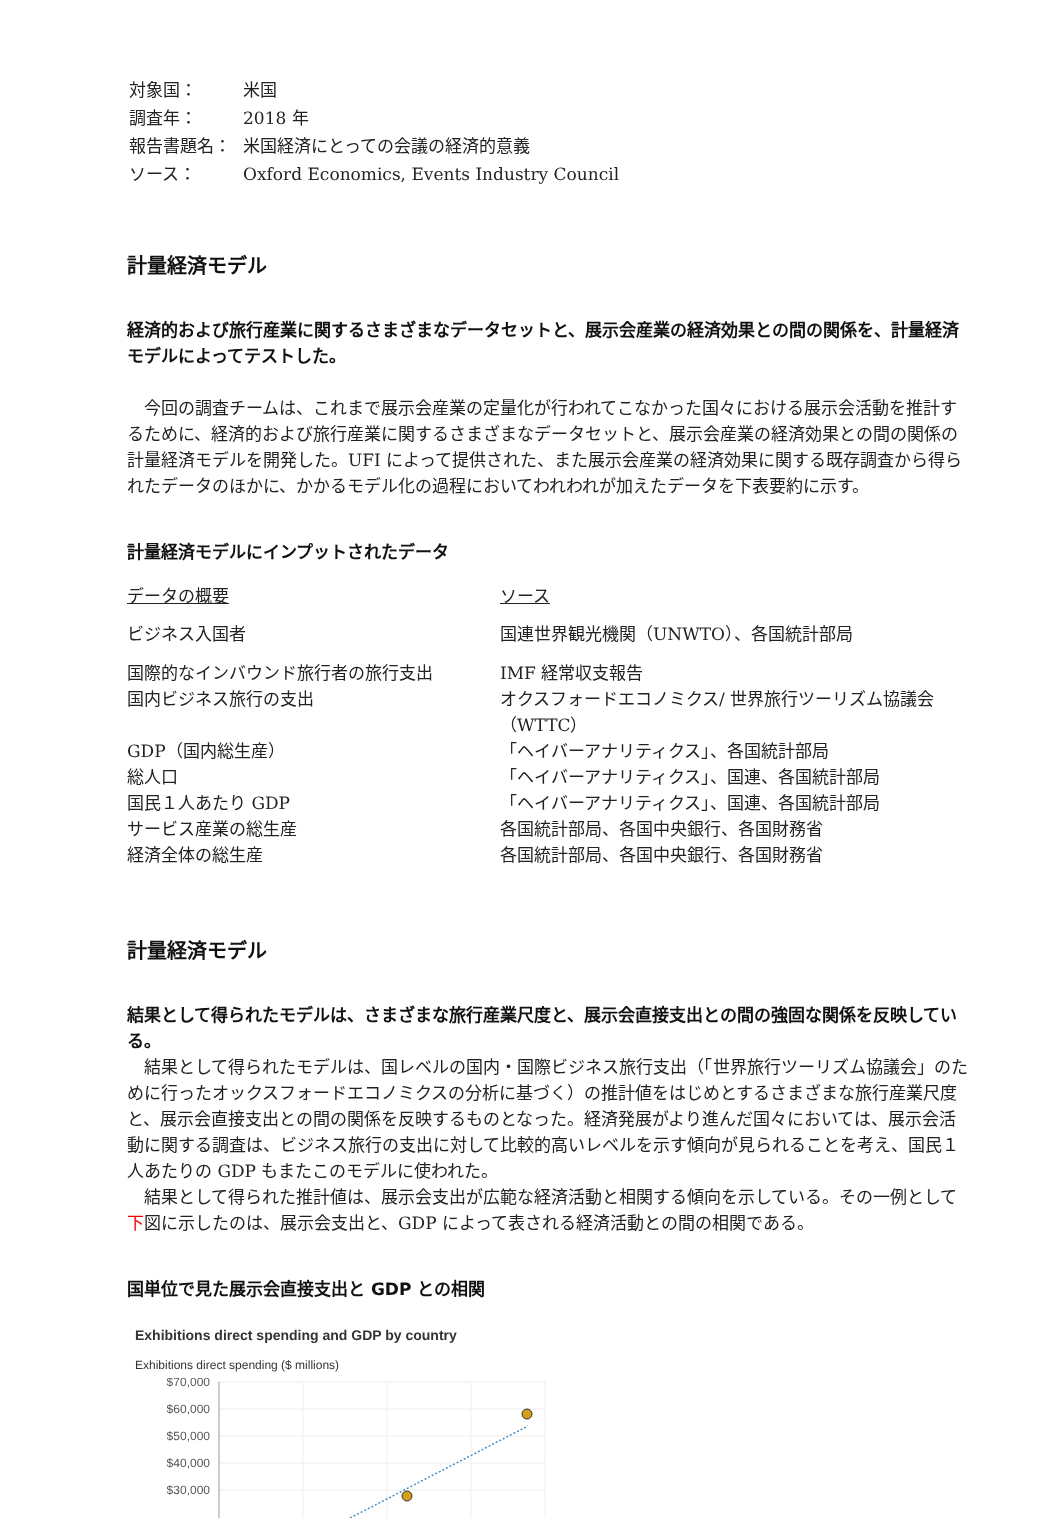| 対象国： | 米国 |
| 調査年： | 2018 年 |
| 報告書題名： | 米国経済にとっての会議の経済的意義 |
| ソース： | Oxford Economics, Events Industry Council |
計量経済モデル
経済的および旅行産業に関するさまざまなデータセットと、展示会産業の経済効果との間の関係を、計量経済モデルによってテストした。
今回の調査チームは、これまで展示会産業の定量化が行われてこなかった国々における展示会活動を推計するために、経済的および旅行産業に関するさまざまなデータセットと、展示会産業の経済効果との間の関係の計量経済モデルを開発した。UFI によって提供された、また展示会産業の経済効果に関する既存調査から得られたデータのほかに、かかるモデル化の過程においてわれわれが加えたデータを下表要約に示す。
計量経済モデルにインプットされたデータ
| データの概要 | ソース |
| --- | --- |
| ビジネス入国者 | 国連世界観光機関（UNWTO）、各国統計部局 |
| 国際的なインバウンド旅行者の旅行支出 | IMF 経常収支報告 |
| 国内ビジネス旅行の支出 | オクスフォードエコノミクス/ 世界旅行ツーリズム協議会（WTTC） |
| GDP（国内総生産） | 「ヘイバーアナリティクス」、各国統計部局 |
| 総人口 | 「ヘイバーアナリティクス」、国連、各国統計部局 |
| 国民１人あたり GDP | 「ヘイバーアナリティクス」、国連、各国統計部局 |
| サービス産業の総生産 | 各国統計部局、各国中央銀行、各国財務省 |
| 経済全体の総生産 | 各国統計部局、各国中央銀行、各国財務省 |
計量経済モデル
結果として得られたモデルは、さまざまな旅行産業尺度と、展示会直接支出との間の強固な関係を反映している。
結果として得られたモデルは、国レベルの国内・国際ビジネス旅行支出（「世界旅行ツーリズム協議会」のために行ったオックスフォードエコノミクスの分析に基づく）の推計値をはじめとするさまざまな旅行産業尺度と、展示会直接支出との間の関係を反映するものとなった。経済発展がより進んだ国々においては、展示会活動に関する調査は、ビジネス旅行の支出に対して比較的高いレベルを示す傾向が見られることを考え、国民１人あたりの GDP もまたこのモデルに使われた。
結果として得られた推計値は、展示会支出が広範な経済活動と相関する傾向を示している。その一例として下図に示したのは、展示会支出と、GDP によって表される経済活動との間の相関である。
国単位で見た展示会直接支出と GDP との相関
Exhibitions direct spending and GDP by country
Exhibitions direct spending ($ millions)
$70,000
$60,000
$50,000
$40,000
$30,000